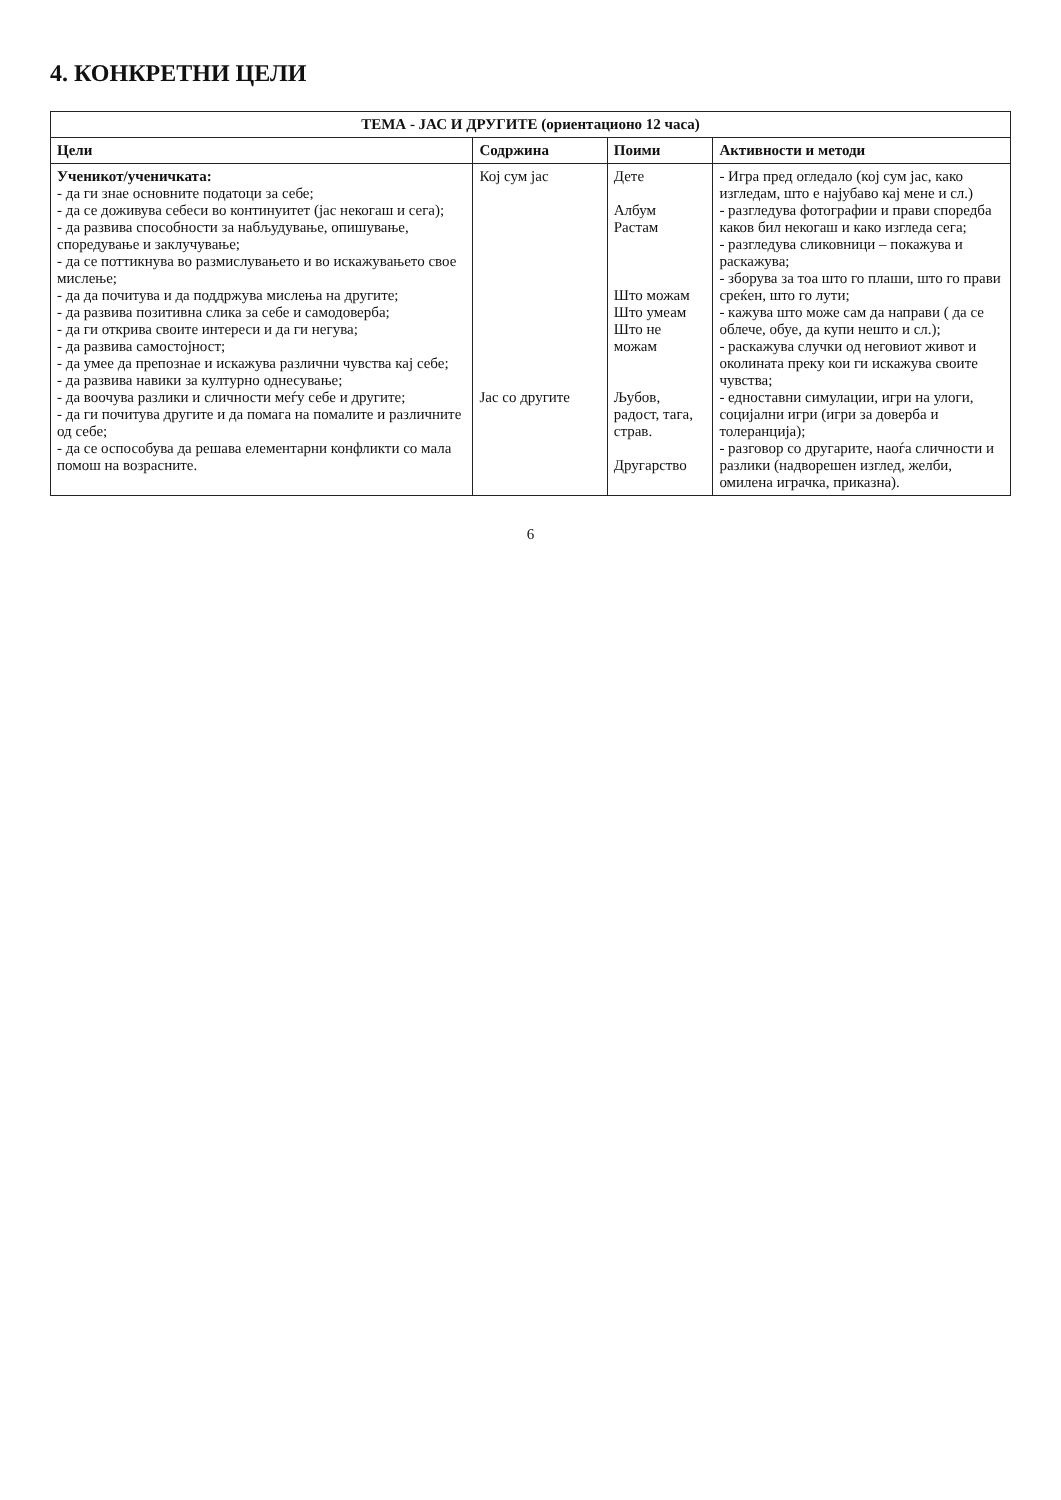4. КОНКРЕТНИ ЦЕЛИ
| ТЕМА - ЈАС И ДРУГИТЕ (ориентационо 12 часа) | | | |
| --- | --- | --- | --- |
| Цели | Содржина | Поими | Активности и методи |
| Ученикот/ученичката: - да ги знае основните податоци за себе; - да се доживува себеси во континуитет (јас некогаш и сега); - да развива способности за набљудување, опишување, споредување и заклучување; - да се поттикнува во размислувањето и во искажувањето свое мислење; - да да почитува и да поддржува мислења на другите; - да развива позитивна слика за себе и самодоверба; - да ги открива своите интереси и да ги негува; - да развива самостојност; - да умее да препознае и искажува различни чувства кај себе; - да развива навики за културно однесување; - да воочува разлики и сличности меѓу себе и другите; - да ги почитува другите и да помага на помалите и различните од себе; - да се оспособува да решава елементарни конфликти со мала помош на возрасните. | Кој сум јас Јас со другите | Дете Албум Растам Што можам Што умеам Што не можам Љубов, радост, тага, страв. Другарство | - Игра пред огледало (кој сум јас, како изгледам, што е најубаво кај мене и сл.) - разгледува фотографии и прави споредба каков бил некогаш и како изгледа сега; - разгледува сликовници – покажува и раскажува; - зборува за тоа што го плаши, што го прави среќен, што го лути; - кажува што може сам да направи ( да се облече, обуе, да купи нешто и сл.); - раскажува случки од неговиот живот и околината преку кои ги искажува своите чувства; - едноставни симулации, игри на улоги, социјални игри (игри за доверба и толеранција); - разговор со другарите, наоѓа сличности и разлики (надворешен изглед, желби, омилена играчка, приказна). |
6